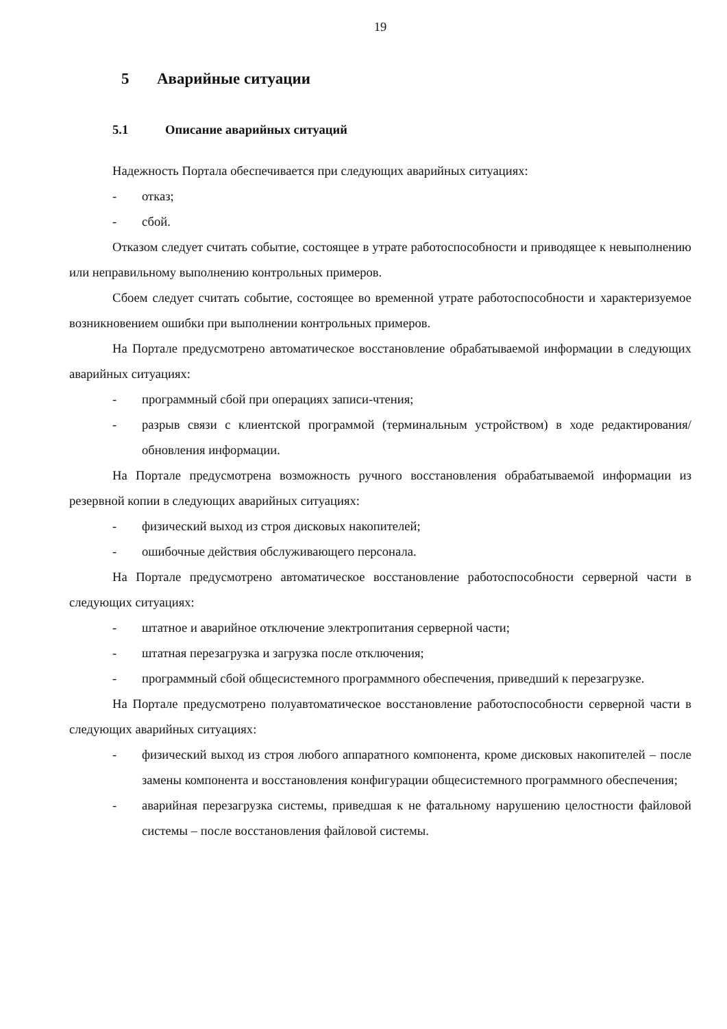19
5 Аварийные ситуации
5.1 Описание аварийных ситуаций
Надежность Портала обеспечивается при следующих аварийных ситуациях:
- отказ;
- сбой.
Отказом следует считать событие, состоящее в утрате работоспособности и приводящее к невыполнению или неправильному выполнению контрольных примеров.
Сбоем следует считать событие, состоящее во временной утрате работоспособности и характеризуемое возникновением ошибки при выполнении контрольных примеров.
На Портале предусмотрено автоматическое восстановление обрабатываемой информации в следующих аварийных ситуациях:
- программный сбой при операциях записи-чтения;
- разрыв связи с клиентской программой (терминальным устройством) в ходе редактирования/обновления информации.
На Портале предусмотрена возможность ручного восстановления обрабатываемой информации из резервной копии в следующих аварийных ситуациях:
- физический выход из строя дисковых накопителей;
- ошибочные действия обслуживающего персонала.
На Портале предусмотрено автоматическое восстановление работоспособности серверной части в следующих ситуациях:
- штатное и аварийное отключение электропитания серверной части;
- штатная перезагрузка и загрузка после отключения;
- программный сбой общесистемного программного обеспечения, приведший к перезагрузке.
На Портале предусмотрено полуавтоматическое восстановление работоспособности серверной части в следующих аварийных ситуациях:
- физический выход из строя любого аппаратного компонента, кроме дисковых накопителей – после замены компонента и восстановления конфигурации общесистемного программного обеспечения;
- аварийная перезагрузка системы, приведшая к не фатальному нарушению целостности файловой системы – после восстановления файловой системы.